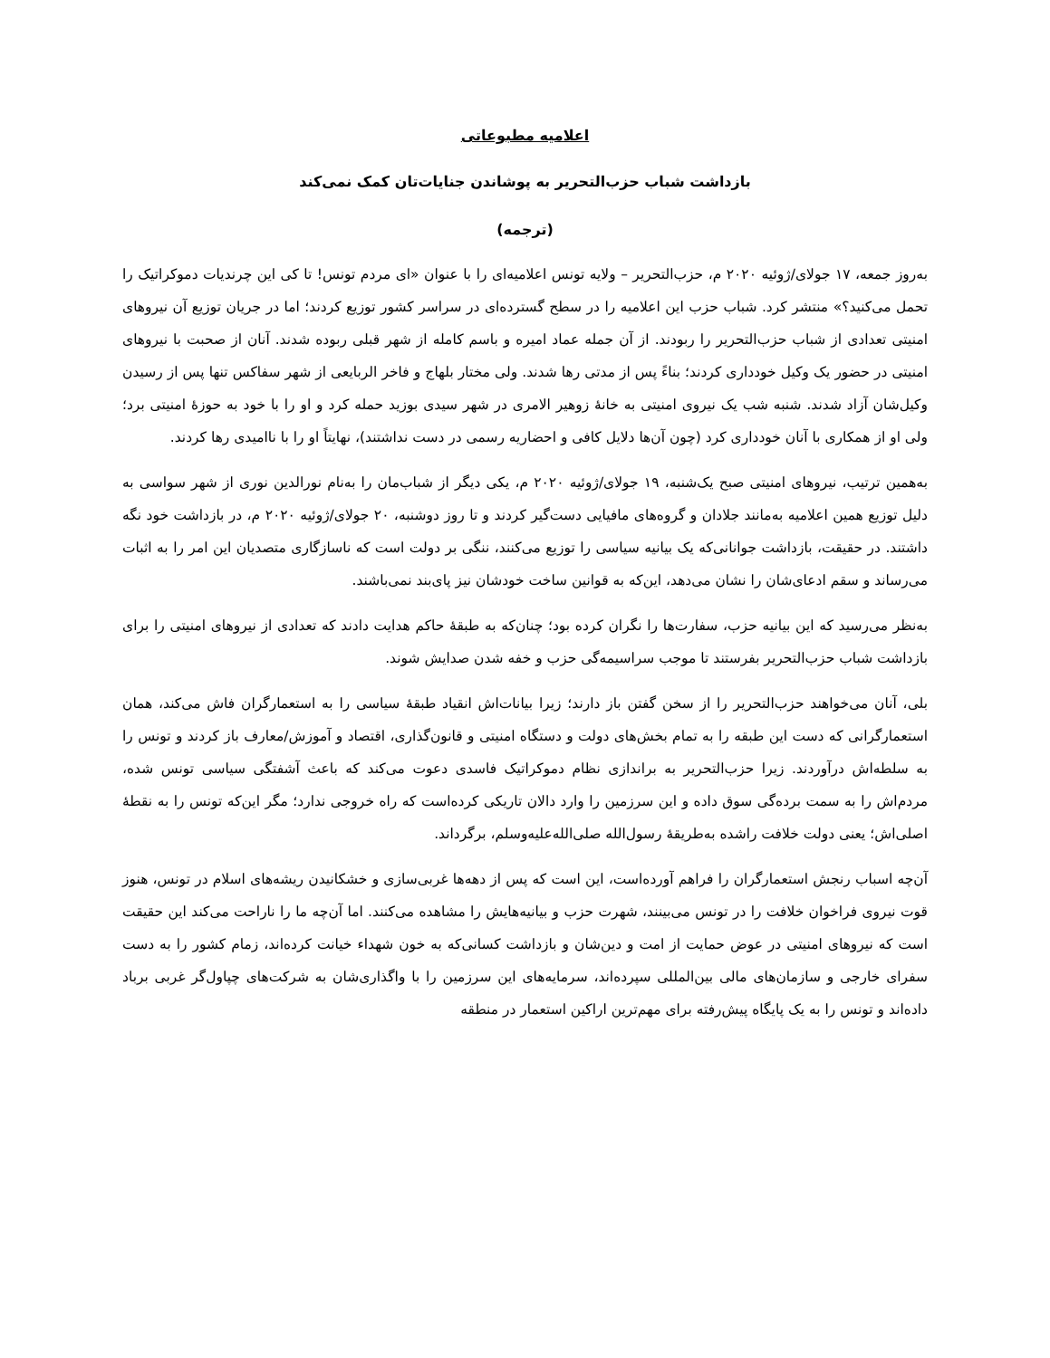اعلامیه مطبوعاتی
بازداشت شباب حزب‌التحریر به پوشاندن جنایات‌تان کمک نمی‌کند
(ترجمه)
به‌روز جمعه، ۱۷ جولای/ژوئیه ۲۰۲۰ م، حزب‌التحریر – ولایه تونس اعلامیه‌ای را با عنوان «ای مردم تونس! تا کی این چرندیات دموکراتیک را تحمل می‌کنید؟» منتشر کرد. شباب حزب این اعلامیه را در سطح گسترده‌ای در سراسر کشور توزیع کردند؛ اما در جریان توزیع آن نیروهای امنیتی تعدادی از شباب حزب‌التحریر را ربودند. از آن جمله عماد امیره و باسم کامله از شهر قبلی ربوده شدند. آنان از صحبت با نیروهای امنیتی در حضور یک وکیل خودداری کردند؛ بناءً پس از مدتی رها شدند. ولی مختار بلهاج و فاخر الربایعی از شهر سفاکس تنها پس از رسیدن وکیل‌شان آزاد شدند. شنبه شب یک نیروی امنیتی به خانۀ زوهیر الامری در شهر سیدی بوزید حمله کرد و او را با خود به حوزۀ امنیتی برد؛ ولی او از همکاری با آنان خودداری کرد (چون آن‌ها دلایل کافی و احضاریه رسمی در دست نداشتند)، نهایتاً او را با ناامیدی رها کردند.
به‌همین ترتیب، نیروهای امنیتی صبح یک‌شنبه، ۱۹ جولای/ژوئیه ۲۰۲۰ م، یکی دیگر از شباب‌مان را به‌نام نورالدین نوری از شهر سواسی به دلیل توزیع همین اعلامیه به‌مانند جلادان و گروه‌های مافیایی دست‌گیر کردند و تا روز دوشنبه، ۲۰ جولای/ژوئیه ۲۰۲۰ م، در بازداشت خود نگه داشتند. در حقیقت، بازداشت جوانانی‌که یک بیانیه سیاسی را توزیع می‌کنند، ننگی بر دولت است که ناسازگاری متصدیان این امر را به اثبات می‌رساند و سقم ادعای‌شان را نشان می‌دهد، این‌که به قوانین ساخت خودشان نیز پای‌بند نمی‌باشند.
به‌نظر می‌رسید که این بیانیه حزب، سفارت‌ها را نگران کرده بود؛ چنان‌که به طبقۀ حاکم هدایت دادند که تعدادی از نیروهای امنیتی را برای بازداشت شباب حزب‌التحریر بفرستند تا موجب سراسیمه‌گی حزب و خفه شدن صدایش شوند.
بلی، آنان می‌خواهند حزب‌التحریر را از سخن گفتن باز دارند؛ زیرا بیانات‌اش انقیاد طبقۀ سیاسی را به استعمارگران فاش می‌کند، همان استعمارگرانی که دست این طبقه را به تمام بخش‌های دولت و دستگاه امنیتی و قانون‌گذاری، اقتصاد و آموزش/معارف باز کردند و تونس را به سلطه‌اش درآوردند. زیرا حزب‌التحریر به براندازی نظام دموکراتیک فاسدی دعوت می‌کند که باعث آشفتگی سیاسی تونس شده، مردم‌اش را به سمت برده‌گی سوق داده و این سرزمین را وارد دالان تاریکی کرده‌است که راه خروجی ندارد؛ مگر این‌که تونس را به نقطۀ اصلی‌اش؛ یعنی دولت خلافت راشده به‌طریقۀ رسول‌الله صلی‌الله‌علیه‌وسلم، برگرداند.
آن‌چه اسباب رنجش استعمارگران را فراهم آورده‌است، این است که پس از دهه‌ها غربی‌سازی و خشکانیدن ریشه‌های اسلام در تونس، هنوز قوت نیروی فراخوان خلافت را در تونس می‌بینند، شهرت حزب و بیانیه‌هایش را مشاهده می‌کنند. اما آن‌چه ما را ناراحت می‌کند این حقیقت است که نیروهای امنیتی در عوض حمایت از امت و دین‌شان و بازداشت کسانی‌که به خون شهداء خیانت کرده‌اند، زمام کشور را به دست سفرای خارجی و سازمان‌های مالی بین‌المللی سپرده‌اند، سرمایه‌های این سرزمین را با واگذاری‌شان به شرکت‌های چپاول‌گر غربی برباد داده‌اند و تونس را به یک پایگاه پیش‌رفته برای مهم‌ترین اراکین استعمار در منطقه